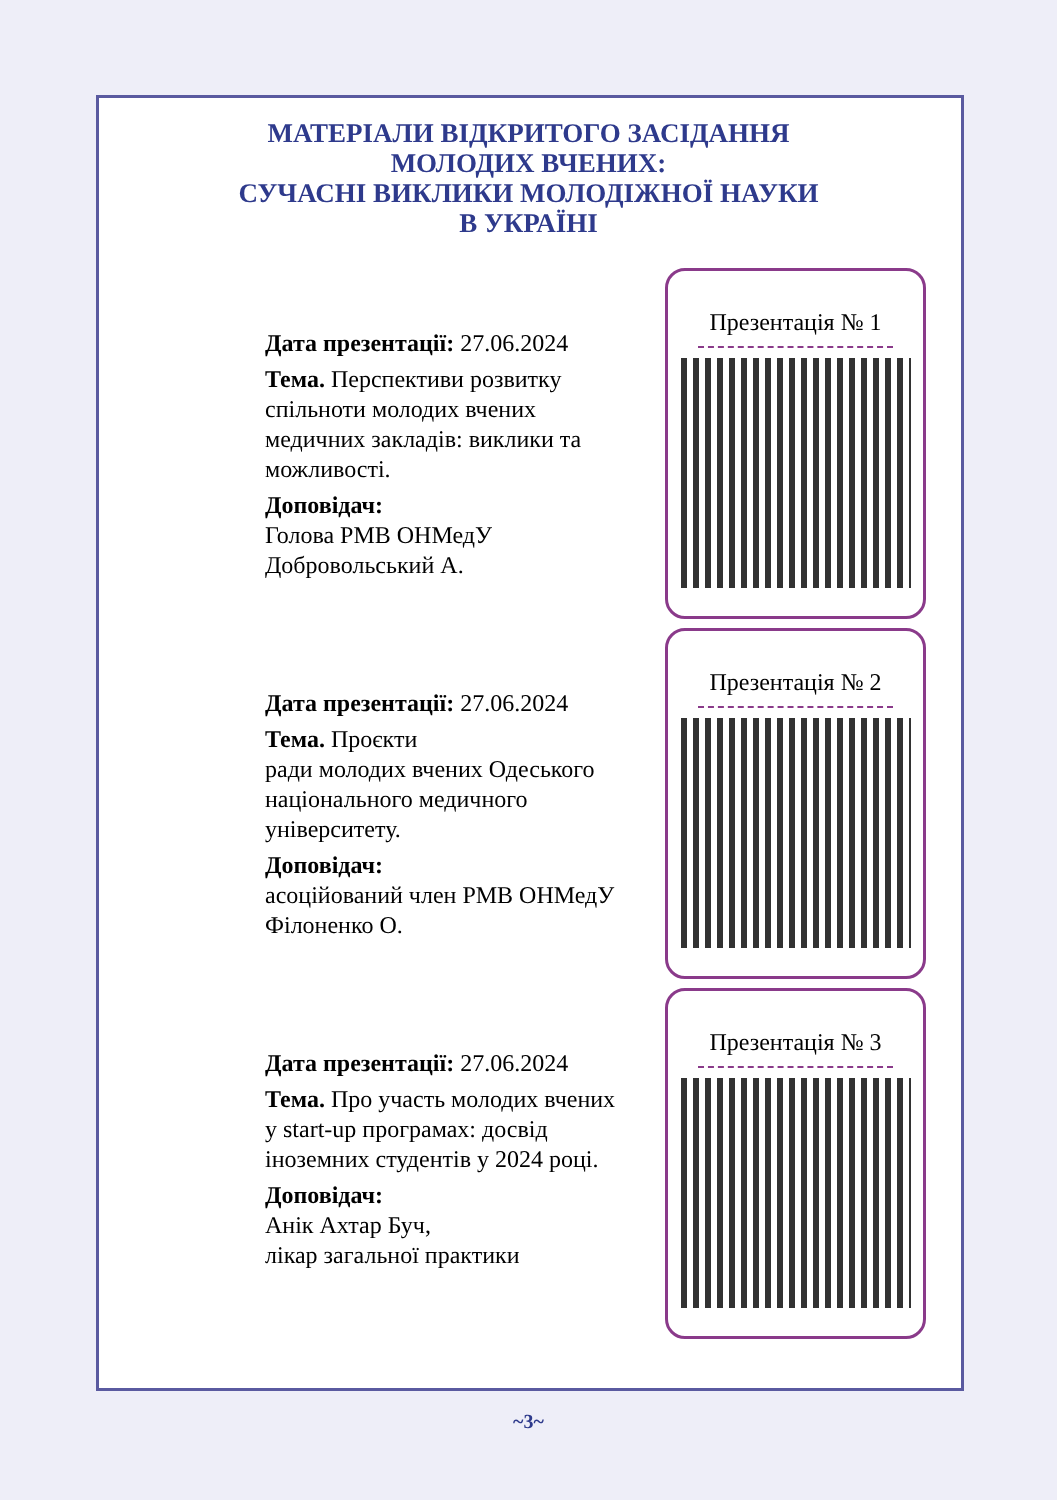МАТЕРІАЛИ ВІДКРИТОГО ЗАСІДАННЯ
МОЛОДИХ ВЧЕНИХ:
СУЧАСНІ ВИКЛИКИ МОЛОДІЖНОЇ НАУКИ
В УКРАЇНІ
Дата презентації: 27.06.2024
Тема. Перспективи розвитку спільноти молодих вчених медичних закладів: виклики та можливості.
Доповідач:
Голова РМВ ОНМедУ
Добровольський А.
Презентація № 1
Дата презентації: 27.06.2024
Тема. Проєкти
ради молодих вчених Одеського національного медичного університету.
Доповідач:
асоційований член РМВ ОНМедУ Філоненко О.
Презентація № 2
Дата презентації: 27.06.2024
Тема. Про участь молодих вчених у start-up програмах: досвід іноземних студентів у 2024 році.
Доповідач:
Анік Ахтар Буч,
лікар загальної практики
Презентація № 3
~3~